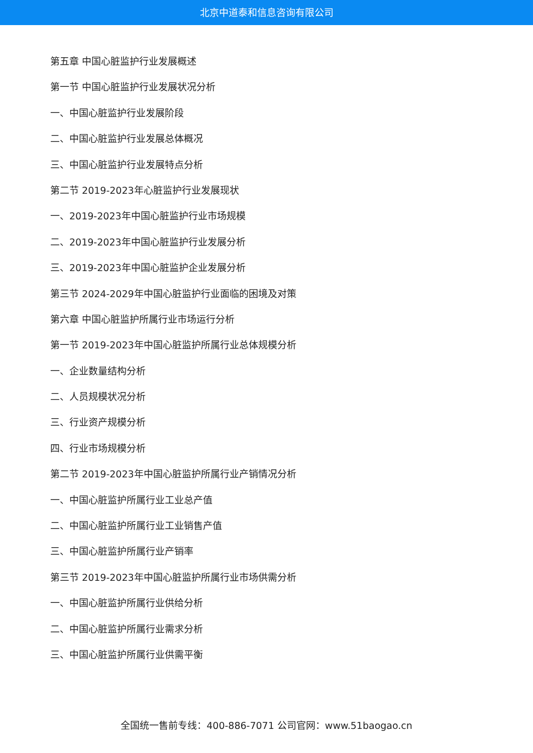北京中道泰和信息咨询有限公司
第五章 中国心脏监护行业发展概述
第一节 中国心脏监护行业发展状况分析
一、中国心脏监护行业发展阶段
二、中国心脏监护行业发展总体概况
三、中国心脏监护行业发展特点分析
第二节 2019-2023年心脏监护行业发展现状
一、2019-2023年中国心脏监护行业市场规模
二、2019-2023年中国心脏监护行业发展分析
三、2019-2023年中国心脏监护企业发展分析
第三节 2024-2029年中国心脏监护行业面临的困境及对策
第六章 中国心脏监护所属行业市场运行分析
第一节 2019-2023年中国心脏监护所属行业总体规模分析
一、企业数量结构分析
二、人员规模状况分析
三、行业资产规模分析
四、行业市场规模分析
第二节 2019-2023年中国心脏监护所属行业产销情况分析
一、中国心脏监护所属行业工业总产值
二、中国心脏监护所属行业工业销售产值
三、中国心脏监护所属行业产销率
第三节 2019-2023年中国心脏监护所属行业市场供需分析
一、中国心脏监护所属行业供给分析
二、中国心脏监护所属行业需求分析
三、中国心脏监护所属行业供需平衡
全国统一售前专线：400-886-7071 公司官网：www.51baogao.cn